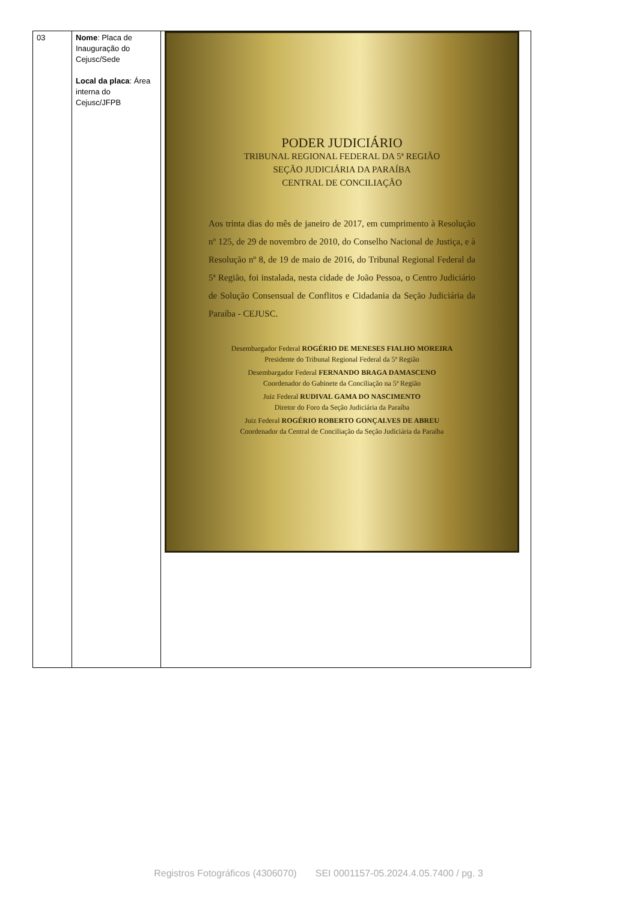| 03 | Nome : Placa de Inauguração do Cejusc/Sede Local da placa : Área interna do Cejusc/JFPB | PODER JUDICIÁRIO TRIBUNAL REGIONAL FEDERAL DA 5ª REGIÃO SEÇÃO JUDICIÁRIA DA PARAÍBA CENTRAL DE CONCILIAÇÃO Aos trinta dias do mês de janeiro de 2017, em cumprimento à Resolução nº 125, de 29 de novembro de 2010, do Conselho Nacional de Justiça, e à Resolução nº 8, de 19 de maio de 2016, do Tribunal Regional Federal da 5ª Região, foi instalada, nesta cidade de João Pessoa, o Centro Judiciário de Solução Consensual de Conflitos e Cidadania da Seção Judiciária da Paraíba - CEJUSC. Desembargador Federal ROGÉRIO DE MENESES FIALHO MOREIRA Presidente do Tribunal Regional Federal da 5ª Região Desembargador Federal FERNANDO BRAGA DAMASCENO Coordenador do Gabinete da Conciliação na 5ª Região Juiz Federal RUDIVAL GAMA DO NASCIMENTO Diretor do Foro da Seção Judiciária da Paraíba Juiz Federal ROGÉRIO ROBERTO GONÇALVES DE ABREU Coordenador da Central de Conciliação da Seção Judiciária da Paraíba |
Registros Fotográficos (4306070) SEI 0001157-05.2024.4.05.7400 / pg. 3